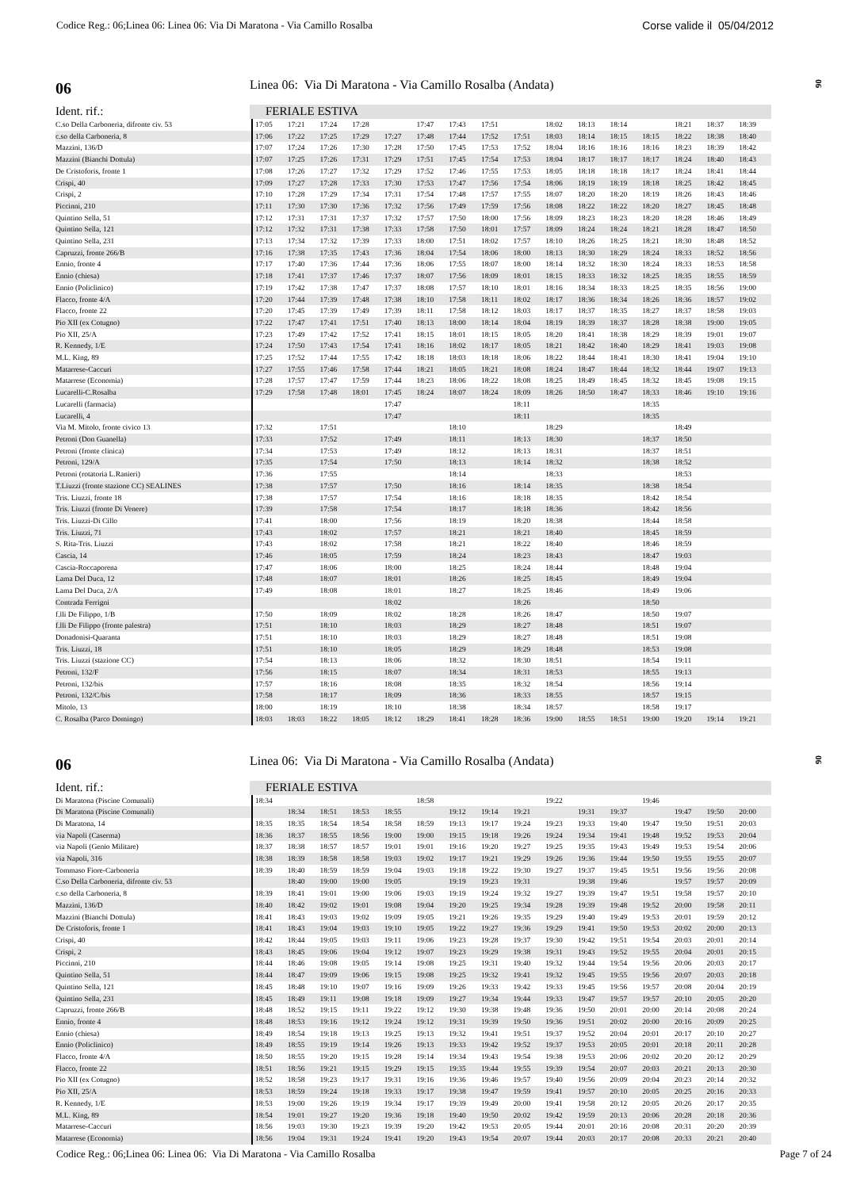Codice Reg.: 06;Linea 06: Linea 06: Via Di Maratona - Via Camillo Rosalba Corse valide il 05/04/2012
06
Linea 06: Via Di Maratona - Via Camillo Rosalba (Andata)
06
Ident. rif.: FERIALE ESTIVA
| C.so Della Carboneria, difronte civ. 53 | 17:05 | 17:21 | 17:24 | 17:28 | | 17:47 | 17:43 | 17:51 | | 18:02 | 18:13 | 18:14 | | 18:21 | 18:37 | 18:39 |
| c.so della Carboneria, 8 | 17:06 | 17:22 | 17:25 | 17:29 | 17:27 | 17:48 | 17:44 | 17:52 | 17:51 | 18:03 | 18:14 | 18:15 | 18:15 | 18:22 | 18:38 | 18:40 |
| Mazzini, 136/D | 17:07 | 17:24 | 17:26 | 17:30 | 17:28 | 17:50 | 17:45 | 17:53 | 17:52 | 18:04 | 18:16 | 18:16 | 18:16 | 18:23 | 18:39 | 18:42 |
| Mazzini (Bianchi Dottula) | 17:07 | 17:25 | 17:26 | 17:31 | 17:29 | 17:51 | 17:45 | 17:54 | 17:53 | 18:04 | 18:17 | 18:17 | 18:17 | 18:24 | 18:40 | 18:43 |
| De Cristoforis, fronte 1 | 17:08 | 17:26 | 17:27 | 17:32 | 17:29 | 17:52 | 17:46 | 17:55 | 17:53 | 18:05 | 18:18 | 18:18 | 18:17 | 18:24 | 18:41 | 18:44 |
| Crispi, 40 | 17:09 | 17:27 | 17:28 | 17:33 | 17:30 | 17:53 | 17:47 | 17:56 | 17:54 | 18:06 | 18:19 | 18:19 | 18:18 | 18:25 | 18:42 | 18:45 |
| Crispi, 2 | 17:10 | 17:28 | 17:29 | 17:34 | 17:31 | 17:54 | 17:48 | 17:57 | 17:55 | 18:07 | 18:20 | 18:20 | 18:19 | 18:26 | 18:43 | 18:46 |
| Piccinni, 210 | 17:11 | 17:30 | 17:30 | 17:36 | 17:32 | 17:56 | 17:49 | 17:59 | 17:56 | 18:08 | 18:22 | 18:22 | 18:20 | 18:27 | 18:45 | 18:48 |
| Quintino Sella, 51 | 17:12 | 17:31 | 17:31 | 17:37 | 17:32 | 17:57 | 17:50 | 18:00 | 17:56 | 18:09 | 18:23 | 18:23 | 18:20 | 18:28 | 18:46 | 18:49 |
| Quintino Sella, 121 | 17:12 | 17:32 | 17:31 | 17:38 | 17:33 | 17:58 | 17:50 | 18:01 | 17:57 | 18:09 | 18:24 | 18:24 | 18:21 | 18:28 | 18:47 | 18:50 |
| Quintino Sella, 231 | 17:13 | 17:34 | 17:32 | 17:39 | 17:33 | 18:00 | 17:51 | 18:02 | 17:57 | 18:10 | 18:26 | 18:25 | 18:21 | 18:30 | 18:48 | 18:52 |
| Capruzzi, fronte 266/B | 17:16 | 17:38 | 17:35 | 17:43 | 17:36 | 18:04 | 17:54 | 18:06 | 18:00 | 18:13 | 18:30 | 18:29 | 18:24 | 18:33 | 18:52 | 18:56 |
| Ennio, fronte 4 | 17:17 | 17:40 | 17:36 | 17:44 | 17:36 | 18:06 | 17:55 | 18:07 | 18:00 | 18:14 | 18:32 | 18:30 | 18:24 | 18:33 | 18:53 | 18:58 |
| Ennio (chiesa) | 17:18 | 17:41 | 17:37 | 17:46 | 17:37 | 18:07 | 17:56 | 18:09 | 18:01 | 18:15 | 18:33 | 18:32 | 18:25 | 18:35 | 18:55 | 18:59 |
| Ennio (Policlinico) | 17:19 | 17:42 | 17:38 | 17:47 | 17:37 | 18:08 | 17:57 | 18:10 | 18:01 | 18:16 | 18:34 | 18:33 | 18:25 | 18:35 | 18:56 | 19:00 |
| Flacco, fronte 4/A | 17:20 | 17:44 | 17:39 | 17:48 | 17:38 | 18:10 | 17:58 | 18:11 | 18:02 | 18:17 | 18:36 | 18:34 | 18:26 | 18:36 | 18:57 | 19:02 |
| Flacco, fronte 22 | 17:20 | 17:45 | 17:39 | 17:49 | 17:39 | 18:11 | 17:58 | 18:12 | 18:03 | 18:17 | 18:37 | 18:35 | 18:27 | 18:37 | 18:58 | 19:03 |
| Pio XII (ex Cotugno) | 17:22 | 17:47 | 17:41 | 17:51 | 17:40 | 18:13 | 18:00 | 18:14 | 18:04 | 18:19 | 18:39 | 18:37 | 18:28 | 18:38 | 19:00 | 19:05 |
| Pio XII, 25/A | 17:23 | 17:49 | 17:42 | 17:52 | 17:41 | 18:15 | 18:01 | 18:15 | 18:05 | 18:20 | 18:41 | 18:38 | 18:29 | 18:39 | 19:01 | 19:07 |
| R. Kennedy, 1/E | 17:24 | 17:50 | 17:43 | 17:54 | 17:41 | 18:16 | 18:02 | 18:17 | 18:05 | 18:21 | 18:42 | 18:40 | 18:29 | 18:41 | 19:03 | 19:08 |
| M.L. King, 89 | 17:25 | 17:52 | 17:44 | 17:55 | 17:42 | 18:18 | 18:03 | 18:18 | 18:06 | 18:22 | 18:44 | 18:41 | 18:30 | 18:41 | 19:04 | 19:10 |
| Matarrese-Caccuri | 17:27 | 17:55 | 17:46 | 17:58 | 17:44 | 18:21 | 18:05 | 18:21 | 18:08 | 18:24 | 18:47 | 18:44 | 18:32 | 18:44 | 19:07 | 19:13 |
| Matarrese (Economia) | 17:28 | 17:57 | 17:47 | 17:59 | 17:44 | 18:23 | 18:06 | 18:22 | 18:08 | 18:25 | 18:49 | 18:45 | 18:32 | 18:45 | 19:08 | 19:15 |
| Lucarelli-C.Rosalba | 17:29 | 17:58 | 17:48 | 18:01 | 17:45 | 18:24 | 18:07 | 18:24 | 18:09 | 18:26 | 18:50 | 18:47 | 18:33 | 18:46 | 19:10 | 19:16 |
| Lucarelli (farmacia) | | | | | 17:47 | | | | 18:11 | | | | 18:35 | | | |
| Lucarelli, 4 | | | | | 17:47 | | | | 18:11 | | | | 18:35 | | | |
| Via M. Mitolo, fronte civico 13 | 17:32 | | 17:51 | | | | 18:10 | | | 18:29 | | | | 18:49 | | |
| Petroni (Don Guanella) | 17:33 | | 17:52 | | 17:49 | | 18:11 | | 18:13 | 18:30 | | | 18:37 | 18:50 | | |
| Petroni (fronte clinica) | 17:34 | | 17:53 | | 17:49 | | 18:12 | | 18:13 | 18:31 | | | 18:37 | 18:51 | | |
| Petroni, 129/A | 17:35 | | 17:54 | | 17:50 | | 18:13 | | 18:14 | 18:32 | | | 18:38 | 18:52 | | |
| Petroni (rotatoria L.Ranieri) | 17:36 | | 17:55 | | | | 18:14 | | | 18:33 | | | | 18:53 | | |
| T.Liuzzi (fronte stazione CC) SEALINES | 17:38 | | 17:57 | | 17:50 | | 18:16 | | 18:14 | 18:35 | | | 18:38 | 18:54 | | |
| Tris. Liuzzi, fronte 18 | 17:38 | | 17:57 | | 17:54 | | 18:16 | | 18:18 | 18:35 | | | 18:42 | 18:54 | | |
| Tris. Liuzzi (fronte Di Venere) | 17:39 | | 17:58 | | 17:54 | | 18:17 | | 18:18 | 18:36 | | | 18:42 | 18:56 | | |
| Tris. Liuzzi-Di Cillo | 17:41 | | 18:00 | | 17:56 | | 18:19 | | 18:20 | 18:38 | | | 18:44 | 18:58 | | |
| Tris. Liuzzi, 71 | 17:43 | | 18:02 | | 17:57 | | 18:21 | | 18:21 | 18:40 | | | 18:45 | 18:59 | | |
| S. Rita-Tris. Liuzzi | 17:43 | | 18:02 | | 17:58 | | 18:21 | | 18:22 | 18:40 | | | 18:46 | 18:59 | | |
| Cascia, 14 | 17:46 | | 18:05 | | 17:59 | | 18:24 | | 18:23 | 18:43 | | | 18:47 | 19:03 | | |
| Cascia-Roccaporena | 17:47 | | 18:06 | | 18:00 | | 18:25 | | 18:24 | 18:44 | | | 18:48 | 19:04 | | |
| Lama Del Duca, 12 | 17:48 | | 18:07 | | 18:01 | | 18:26 | | 18:25 | 18:45 | | | 18:49 | 19:04 | | |
| Lama Del Duca, 2/A | 17:49 | | 18:08 | | 18:01 | | 18:27 | | 18:25 | 18:46 | | | 18:49 | 19:06 | | |
| Contrada Ferrigni | | | | | 18:02 | | | | 18:26 | | | | 18:50 | | | |
| f.lli De Filippo, 1/B | 17:50 | | 18:09 | | 18:02 | | 18:28 | | 18:26 | 18:47 | | | 18:50 | 19:07 | | |
| f.lli De Filippo (fronte palestra) | 17:51 | | 18:10 | | 18:03 | | 18:29 | | 18:27 | 18:48 | | | 18:51 | 19:07 | | |
| Donadonisi-Quaranta | 17:51 | | 18:10 | | 18:03 | | 18:29 | | 18:27 | 18:48 | | | 18:51 | 19:08 | | |
| Tris. Liuzzi, 18 | 17:51 | | 18:10 | | 18:05 | | 18:29 | | 18:29 | 18:48 | | | 18:53 | 19:08 | | |
| Tris. Liuzzi (stazione CC) | 17:54 | | 18:13 | | 18:06 | | 18:32 | | 18:30 | 18:51 | | | 18:54 | 19:11 | | |
| Petroni, 132/F | 17:56 | | 18:15 | | 18:07 | | 18:34 | | 18:31 | 18:53 | | | 18:55 | 19:13 | | |
| Petroni, 132/bis | 17:57 | | 18:16 | | 18:08 | | 18:35 | | 18:32 | 18:54 | | | 18:56 | 19:14 | | |
| Petroni, 132/C/bis | 17:58 | | 18:17 | | 18:09 | | 18:36 | | 18:33 | 18:55 | | | 18:57 | 19:15 | | |
| Mitolo, 13 | 18:00 | | 18:19 | | 18:10 | | 18:38 | | 18:34 | 18:57 | | | 18:58 | 19:17 | | |
| C. Rosalba (Parco Domingo) | 18:03 | 18:03 | 18:22 | 18:05 | 18:12 | 18:29 | 18:41 | 18:28 | 18:36 | 19:00 | 18:55 | 18:51 | 19:00 | 19:20 | 19:14 | 19:21 |
06
Linea 06: Via Di Maratona - Via Camillo Rosalba (Andata)
06
Ident. rif.: FERIALE ESTIVA
| Di Maratona (Piscine Comunali) | 18:34 | | | | | 18:58 | | | | 19:22 | | | 19:46 | | | |
| Di Maratona (Piscine Comunali) | | 18:34 | 18:51 | 18:53 | 18:55 | | 19:12 | 19:14 | 19:21 | | 19:31 | 19:37 | | 19:47 | 19:50 | 20:00 |
| Di Maratona, 14 | 18:35 | 18:35 | 18:54 | 18:54 | 18:58 | 18:59 | 19:13 | 19:17 | 19:24 | 19:23 | 19:33 | 19:40 | 19:47 | 19:50 | 19:51 | 20:03 |
| via Napoli (Caserma) | 18:36 | 18:37 | 18:55 | 18:56 | 19:00 | 19:00 | 19:15 | 19:18 | 19:26 | 19:24 | 19:34 | 19:41 | 19:48 | 19:52 | 19:53 | 20:04 |
| via Napoli (Genio Militare) | 18:37 | 18:38 | 18:57 | 18:57 | 19:01 | 19:01 | 19:16 | 19:20 | 19:27 | 19:25 | 19:35 | 19:43 | 19:49 | 19:53 | 19:54 | 20:06 |
| via Napoli, 316 | 18:38 | 18:39 | 18:58 | 18:58 | 19:03 | 19:02 | 19:17 | 19:21 | 19:29 | 19:26 | 19:36 | 19:44 | 19:50 | 19:55 | 19:55 | 20:07 |
| Tommaso Fiore-Carboneria | 18:39 | 18:40 | 18:59 | 18:59 | 19:04 | 19:03 | 19:18 | 19:22 | 19:30 | 19:27 | 19:37 | 19:45 | 19:51 | 19:56 | 19:56 | 20:08 |
| C.so Della Carboneria, difronte civ. 53 | | 18:40 | 19:00 | 19:00 | 19:05 | | 19:19 | 19:23 | 19:31 | | 19:38 | 19:46 | | 19:57 | 19:57 | 20:09 |
| c.so della Carboneria, 8 | 18:39 | 18:41 | 19:01 | 19:00 | 19:06 | 19:03 | 19:19 | 19:24 | 19:32 | 19:27 | 19:39 | 19:47 | 19:51 | 19:58 | 19:57 | 20:10 |
| Mazzini, 136/D | 18:40 | 18:42 | 19:02 | 19:01 | 19:08 | 19:04 | 19:20 | 19:25 | 19:34 | 19:28 | 19:39 | 19:48 | 19:52 | 20:00 | 19:58 | 20:11 |
| Mazzini (Bianchi Dottula) | 18:41 | 18:43 | 19:03 | 19:02 | 19:09 | 19:05 | 19:21 | 19:26 | 19:35 | 19:29 | 19:40 | 19:49 | 19:53 | 20:01 | 19:59 | 20:12 |
| De Cristoforis, fronte 1 | 18:41 | 18:43 | 19:04 | 19:03 | 19:10 | 19:05 | 19:22 | 19:27 | 19:36 | 19:29 | 19:41 | 19:50 | 19:53 | 20:02 | 20:00 | 20:13 |
| Crispi, 40 | 18:42 | 18:44 | 19:05 | 19:03 | 19:11 | 19:06 | 19:23 | 19:28 | 19:37 | 19:30 | 19:42 | 19:51 | 19:54 | 20:03 | 20:01 | 20:14 |
| Crispi, 2 | 18:43 | 18:45 | 19:06 | 19:04 | 19:12 | 19:07 | 19:23 | 19:29 | 19:38 | 19:31 | 19:43 | 19:52 | 19:55 | 20:04 | 20:01 | 20:15 |
| Piccinni, 210 | 18:44 | 18:46 | 19:08 | 19:05 | 19:14 | 19:08 | 19:25 | 19:31 | 19:40 | 19:32 | 19:44 | 19:54 | 19:56 | 20:06 | 20:03 | 20:17 |
| Quintino Sella, 51 | 18:44 | 18:47 | 19:09 | 19:06 | 19:15 | 19:08 | 19:25 | 19:32 | 19:41 | 19:32 | 19:45 | 19:55 | 19:56 | 20:07 | 20:03 | 20:18 |
| Quintino Sella, 121 | 18:45 | 18:48 | 19:10 | 19:07 | 19:16 | 19:09 | 19:26 | 19:33 | 19:42 | 19:33 | 19:45 | 19:56 | 19:57 | 20:08 | 20:04 | 20:19 |
| Quintino Sella, 231 | 18:45 | 18:49 | 19:11 | 19:08 | 19:18 | 19:09 | 19:27 | 19:34 | 19:44 | 19:33 | 19:47 | 19:57 | 19:57 | 20:10 | 20:05 | 20:20 |
| Capruzzi, fronte 266/B | 18:48 | 18:52 | 19:15 | 19:11 | 19:22 | 19:12 | 19:30 | 19:38 | 19:48 | 19:36 | 19:50 | 20:01 | 20:00 | 20:14 | 20:08 | 20:24 |
| Ennio, fronte 4 | 18:48 | 18:53 | 19:16 | 19:12 | 19:24 | 19:12 | 19:31 | 19:39 | 19:50 | 19:36 | 19:51 | 20:02 | 20:00 | 20:16 | 20:09 | 20:25 |
| Ennio (chiesa) | 18:49 | 18:54 | 19:18 | 19:13 | 19:25 | 19:13 | 19:32 | 19:41 | 19:51 | 19:37 | 19:52 | 20:04 | 20:01 | 20:17 | 20:10 | 20:27 |
| Ennio (Policlinico) | 18:49 | 18:55 | 19:19 | 19:14 | 19:26 | 19:13 | 19:33 | 19:42 | 19:52 | 19:37 | 19:53 | 20:05 | 20:01 | 20:18 | 20:11 | 20:28 |
| Flacco, fronte 4/A | 18:50 | 18:55 | 19:20 | 19:15 | 19:28 | 19:14 | 19:34 | 19:43 | 19:54 | 19:38 | 19:53 | 20:06 | 20:02 | 20:20 | 20:12 | 20:29 |
| Flacco, fronte 22 | 18:51 | 18:56 | 19:21 | 19:15 | 19:29 | 19:15 | 19:35 | 19:44 | 19:55 | 19:39 | 19:54 | 20:07 | 20:03 | 20:21 | 20:13 | 20:30 |
| Pio XII (ex Cotugno) | 18:52 | 18:58 | 19:23 | 19:17 | 19:31 | 19:16 | 19:36 | 19:46 | 19:57 | 19:40 | 19:56 | 20:09 | 20:04 | 20:23 | 20:14 | 20:32 |
| Pio XII, 25/A | 18:53 | 18:59 | 19:24 | 19:18 | 19:33 | 19:17 | 19:38 | 19:47 | 19:59 | 19:41 | 19:57 | 20:10 | 20:05 | 20:25 | 20:16 | 20:33 |
| R. Kennedy, 1/E | 18:53 | 19:00 | 19:26 | 19:19 | 19:34 | 19:17 | 19:39 | 19:49 | 20:00 | 19:41 | 19:58 | 20:12 | 20:05 | 20:26 | 20:17 | 20:35 |
| M.L. King, 89 | 18:54 | 19:01 | 19:27 | 19:20 | 19:36 | 19:18 | 19:40 | 19:50 | 20:02 | 19:42 | 19:59 | 20:13 | 20:06 | 20:28 | 20:18 | 20:36 |
| Matarrese-Caccuri | 18:56 | 19:03 | 19:30 | 19:23 | 19:39 | 19:20 | 19:42 | 19:53 | 20:05 | 19:44 | 20:01 | 20:16 | 20:08 | 20:31 | 20:20 | 20:39 |
| Matarrese (Economia) | 18:56 | 19:04 | 19:31 | 19:24 | 19:41 | 19:20 | 19:43 | 19:54 | 20:07 | 19:44 | 20:03 | 20:17 | 20:08 | 20:33 | 20:21 | 20:40 |
Codice Reg.: 06;Linea 06: Linea 06: Via Di Maratona - Via Camillo Rosalba Page 7 of 24